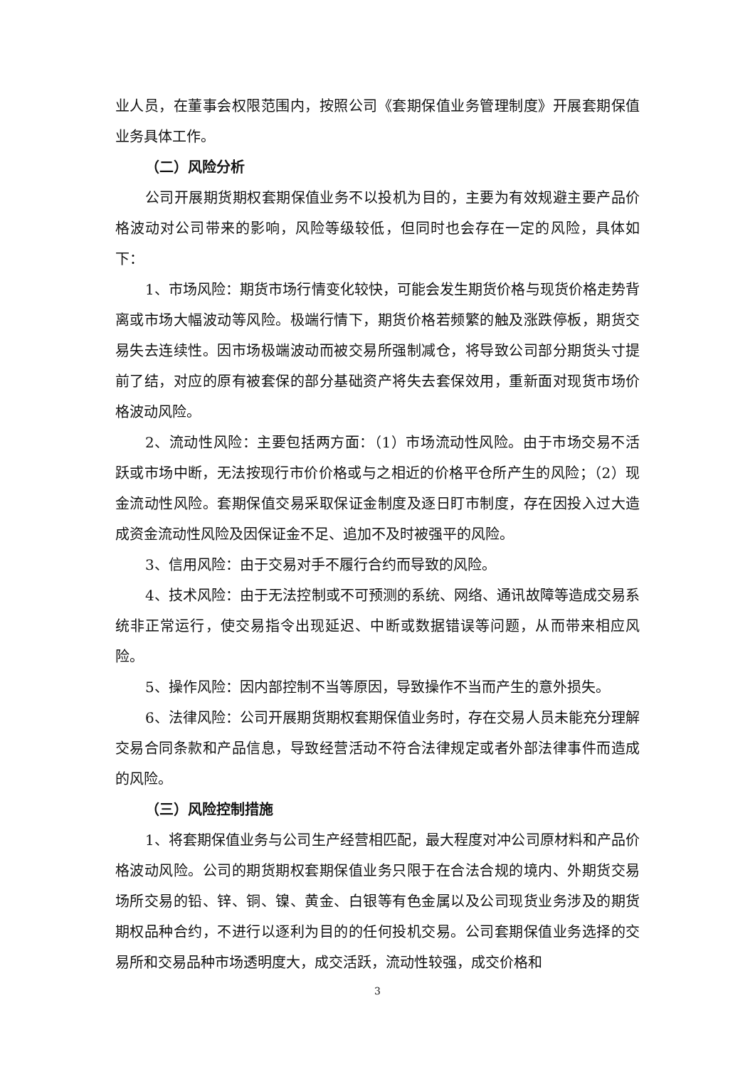业人员，在董事会权限范围内，按照公司《套期保值业务管理制度》开展套期保值业务具体工作。
（二）风险分析
公司开展期货期权套期保值业务不以投机为目的，主要为有效规避主要产品价格波动对公司带来的影响，风险等级较低，但同时也会存在一定的风险，具体如下：
1、市场风险：期货市场行情变化较快，可能会发生期货价格与现货价格走势背离或市场大幅波动等风险。极端行情下，期货价格若频繁的触及涨跌停板，期货交易失去连续性。因市场极端波动而被交易所强制减仓，将导致公司部分期货头寸提前了结，对应的原有被套保的部分基础资产将失去套保效用，重新面对现货市场价格波动风险。
2、流动性风险：主要包括两方面：（1）市场流动性风险。由于市场交易不活跃或市场中断，无法按现行市价价格或与之相近的价格平仓所产生的风险；（2）现金流动性风险。套期保值交易采取保证金制度及逐日盯市制度，存在因投入过大造成资金流动性风险及因保证金不足、追加不及时被强平的风险。
3、信用风险：由于交易对手不履行合约而导致的风险。
4、技术风险：由于无法控制或不可预测的系统、网络、通讯故障等造成交易系统非正常运行，使交易指令出现延迟、中断或数据错误等问题，从而带来相应风险。
5、操作风险：因内部控制不当等原因，导致操作不当而产生的意外损失。
6、法律风险：公司开展期货期权套期保值业务时，存在交易人员未能充分理解交易合同条款和产品信息，导致经营活动不符合法律规定或者外部法律事件而造成的风险。
（三）风险控制措施
1、将套期保值业务与公司生产经营相匹配，最大程度对冲公司原材料和产品价格波动风险。公司的期货期权套期保值业务只限于在合法合规的境内、外期货交易场所交易的铅、锌、铜、镍、黄金、白银等有色金属以及公司现货业务涉及的期货期权品种合约，不进行以逐利为目的的任何投机交易。公司套期保值业务选择的交易所和交易品种市场透明度大，成交活跃，流动性较强，成交价格和
3